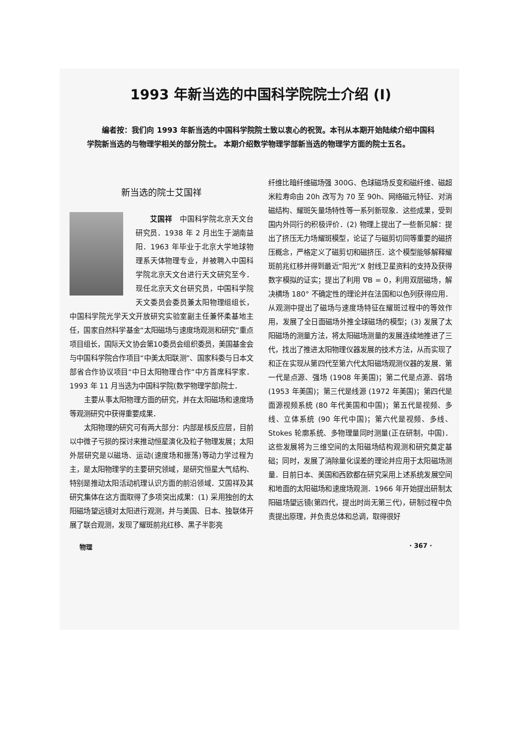1993 年新当选的中国科学院院士介绍 (I)
编者按：我们向 1993 年新当选的中国科学院院士致以衷心的祝贺。本刊从本期开始陆续介绍中国科学院新当选的与物理学相关的部分院士。 本期介绍数学物理学部新当选的物理学方面的院士五名。
新当选的院士艾国祥
艾国祥　中国科学院北京天文台研究员．1938 年 2 月出生于湖南益阳．1963 年毕业于北京大学地球物理系天体物理专业，并被聘入中国科学院北京天文台进行天文研究至今．现任北京天文台研究员，中国科学院天文委员会委员兼太阳物理组组长，中国科学院光学天文开放研究实验室副主任兼怀柔基地主任，国家自然科学基金“太阳磁场与速度场观测和研究”重点项目组长，国际天文协会第10委员会组织委员，美国基金会与中国科学院合作项目“中美太阳联测”、国家科委与日本文部省合作协议项目“中日太阳物理合作”中方首席科学家．1993 年 11 月当选为中国科学院(数学物理学部)院士．
主要从事太阳物理方面的研究，并在太阳磁场和速度场等观测研究中获得重要成果．
太阳物理的研究可有两大部分：内部是核反应层，目前以中微子亏损的探讨来推动恒星演化及粒子物理发展；太阳外层研究是以磁场、运动(速度场和振荡)等动力学过程为主，是太阳物理学的主要研究领域，是研究恒星大气结构、特别是推动太阳活动机理认识方面的前沿领域．艾国祥及其研究集体在这方面取得了多项突出成果：(1) 采用独创的太阳磁场望远镜对太阳进行观测，并与美国、日本、独联体开展了联合观测，发现了耀斑前兆红移、黑子半影亮
纤维比暗纤维磁场强 300G、色球磁场反变和磁纤维、磁超米粒寿命由 20h 改写为 70 至 90h、网络磁元特征、对消磁结构、耀斑矢量场特性等一系列新现象．这些成果，受到国内外同行的积极评价．(2) 物理上提出了一些新见解：提出了挤压无力场耀斑模型，论证了与磁剪切同等重要的磁挤压概念，严格定义了磁剪切和磁挤压．这个模型能够解释耀斑前兆红移并得到最近“阳光”X 射线卫星资料的支持及获得数字模拟的证实；提出了利用 ∇B = 0，利用双层磁场，解决横场 180° 不确定性的理论并在法国和以色列获得应用．从观测中提出了磁场与速度场特征在耀斑过程中的等效作用，发展了全日面磁场外推全球磁场的模型；(3) 发展了太阳磁场的测量方法，将太阳磁场测量的发展连续地推进了三代，找出了推进太阳物理仪器发展的技术方法，从而实现了和正在实现从第四代至第六代太阳磁场观测仪器的发展．第一代是点源、强场 (1908 年美国)；第二代是点源、弱场 (1953 年美国)；第三代是线源 (1972 年美国)；第四代是面源视频系统 (80 年代美国和中国)；第五代是视频、多线、立体系统 (90 年代中国)；第六代是视频、多线、Stokes 轮廓系统、多物理量同时测量(正在研制，中国)． 这些发展将为三维空间的太阳磁场结构观测和研究奠定基础；同时，发展了消除量化误差的理论并应用于太阳磁场测量．目前日本、美国和西欧都在研究采用上述系统发展空间和地面的太阳磁场和速度场观测．1966 年开始提出研制太阳磁场望远镜(第四代，提出时尚无第三代)，研制过程中负责提出原理，并负责总体和总调，取得很好
物理 · 367 ·